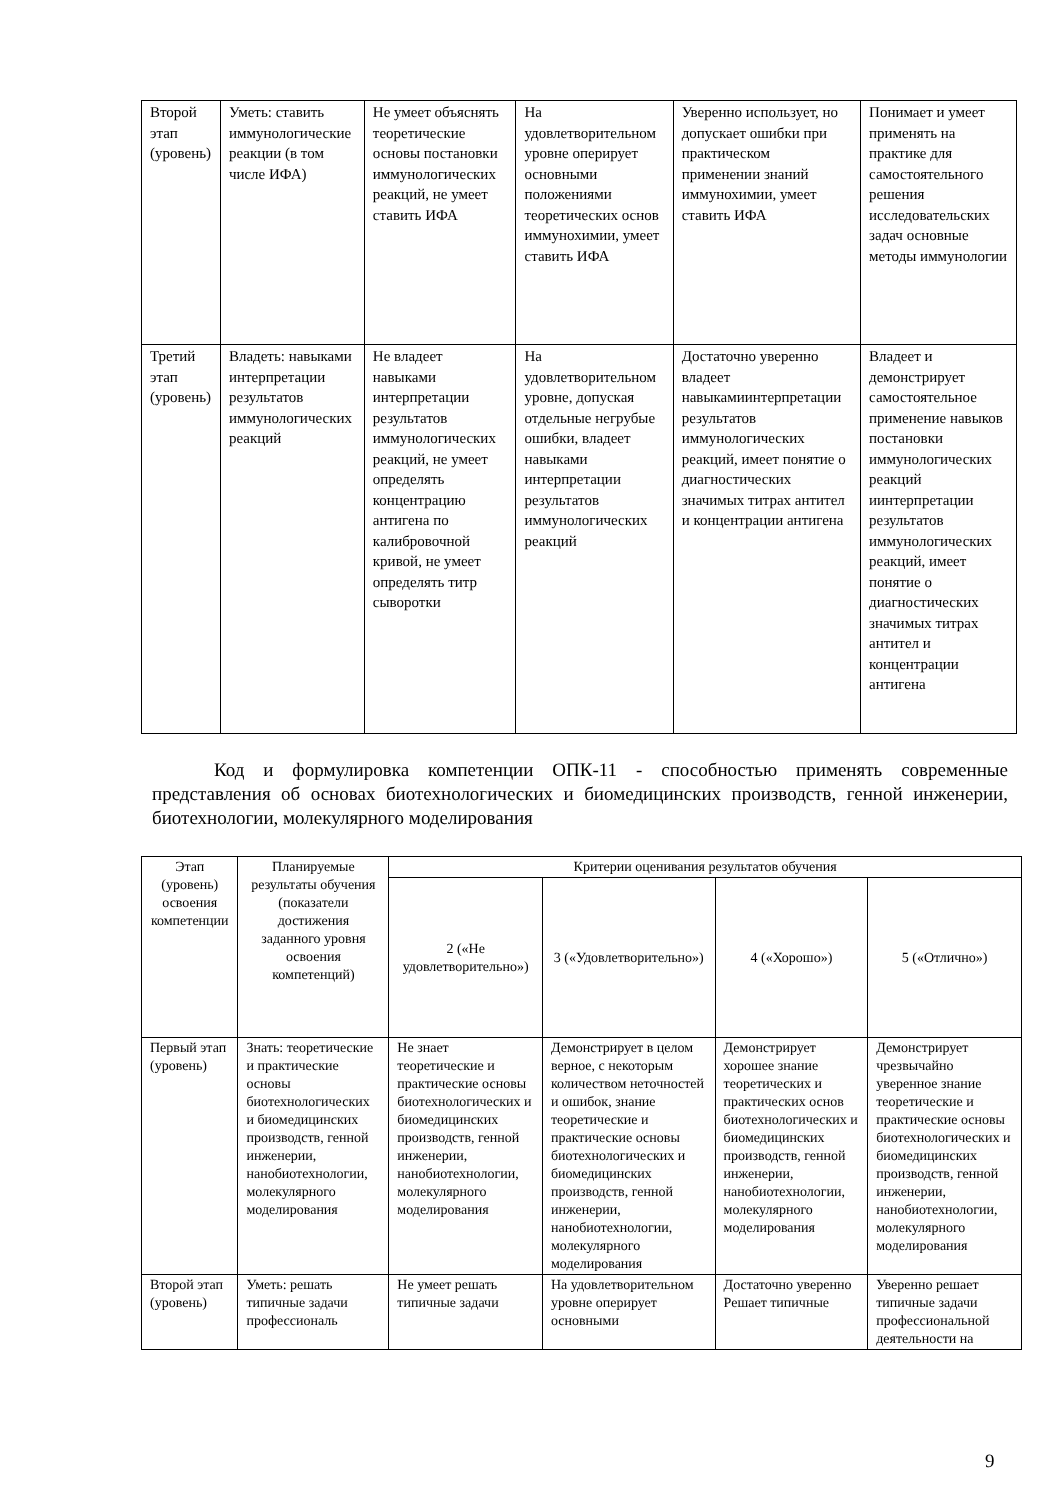| Второй этап (уровень) | Уметь: ставить иммунологические реакции (в том числе ИФА) | Не умеет объяснять теоретические основы постановки иммунологических реакций, не умеет ставить ИФА | На удовлетворительном уровне оперирует основными положениями теоретических основ иммунохимии, умеет ставить ИФА | Уверенно использует, но допускает ошибки при практическом применении знаний иммунохимии, умеет ставить ИФА | Понимает и умеет применять на практике для самостоятельного решения исследовательских задач основные методы иммунологии |
| Третий этап (уровень) | Владеть: навыками интерпретации результатов иммунологических реакций | Не владеет навыками интерпретации результатов иммунологических реакций, не умеет определять концентрацию антигена по калибровочной кривой, не умеет определять титр сыворотки | На удовлетворительном уровне, допуская отдельные негрубые ошибки, владеет навыками интерпретации результатов иммунологических реакций | Достаточно уверенно владеет навыкамиинтерпретации результатов иммунологических реакций, имеет понятие о диагностических значимых титрах антител и концентрации антигена | Владеет и демонстрирует самостоятельное применение навыков постановки иммунологических реакций иинтерпретации результатов иммунологических реакций, имеет понятие о диагностических значимых титрах антител и концентрации антигена |
Код и формулировка компетенции ОПК-11 - способностью применять современные представления об основах биотехнологических и биомедицинских производств, генной инженерии, биотехнологии, молекулярного моделирования
| Этап (уровень) освоения компетенции | Планируемые результаты обучения (показатели достижения заданного уровня освоения компетенций) | Критерии оценивания результатов обучения | | | |
| --- | --- | --- | --- | --- | --- |
| | | 2 («Не удовлетворительно») | 3 («Удовлетворительно») | 4 («Хорошо») | 5 («Отлично») |
| Первый этап (уровень) | Знать: теоретические и практические основы биотехнологических и биомедицинских производств, генной инженерии, нанобиотехнологии, молекулярного моделирования | Не знает теоретические и практические основы биотехнологических и биомедицинских производств, генной инженерии, нанобиотехнологии, молекулярного моделирования | Демонстрирует в целом верное, с некоторым количеством неточностей и ошибок, знание теоретические и практические основы биотехнологических и биомедицинских производств, генной инженерии, нанобиотехнологии, молекулярного моделирования | Демонстрирует хорошее знание теоретических и практических основ биотехнологических и биомедицинских производств, генной инженерии, нанобиотехнологии, молекулярного моделирования | Демонстрирует чрезвычайно уверенное знание теоретические и практические основы биотехнологических и биомедицинских производств, генной инженерии, нанобиотехнологии, молекулярного моделирования |
| Второй этап (уровень) | Уметь: решать типичные задачи профессиональ | Не умеет решать типичные задачи | На удовлетворительном уровне оперирует основными | Достаточно уверенно Решает типичные | Уверенно решает типичные задачи профессиональной деятельности на |
9